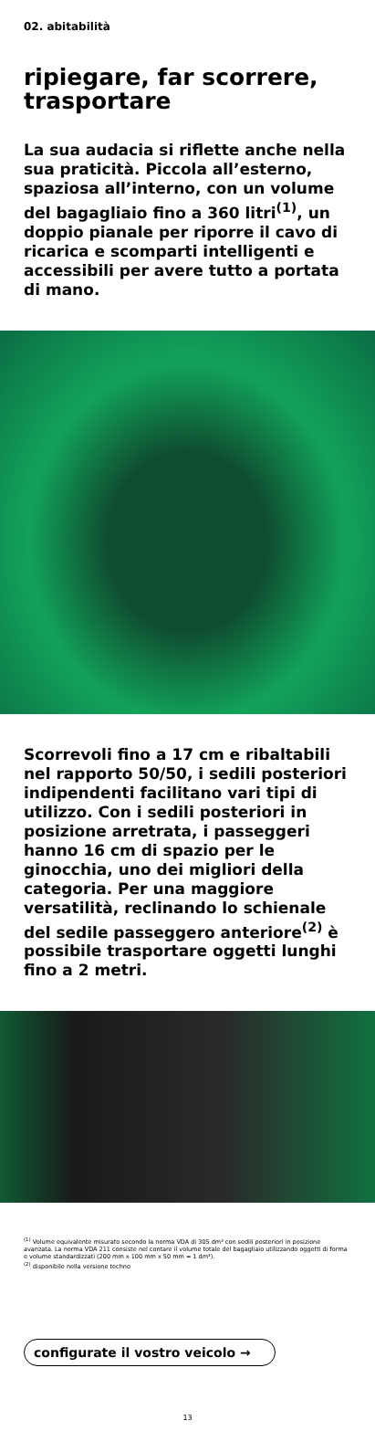02. abitabilità
ripiegare, far scorrere, trasportare
La sua audacia si riflette anche nella sua praticità. Piccola all’esterno, spaziosa all’interno, con un volume del bagagliaio fino a 360 litri<sup>(1)</sup>, un doppio pianale per riporre il cavo di ricarica e scomparti intelligenti e accessibili per avere tutto a portata di mano.
Scorrevoli fino a 17 cm e ribaltabili nel rapporto 50/50, i sedili posteriori indipendenti facilitano vari tipi di utilizzo. Con i sedili posteriori in posizione arretrata, i passeggeri hanno 16 cm di spazio per le ginocchia, uno dei migliori della categoria. Per una maggiore versatilità, reclinando lo schienale del sedile passeggero anteriore<sup>(2)</sup> è possibile trasportare oggetti lunghi fino a 2 metri.
<sup>(1)</sup> Volume equivalente misurato secondo la norma VDA di 305 dm³ con sedili posteriori in posizione avanzata. La norma VDA 211 consiste nel contare il volume totale del bagagliaio utilizzando oggetti di forma e volume standardizzati (200 mm x 100 mm x 50 mm = 1 dm³).
<sup>(2)</sup> disponibile nella versione techno
configurate il vostro veicolo →
13